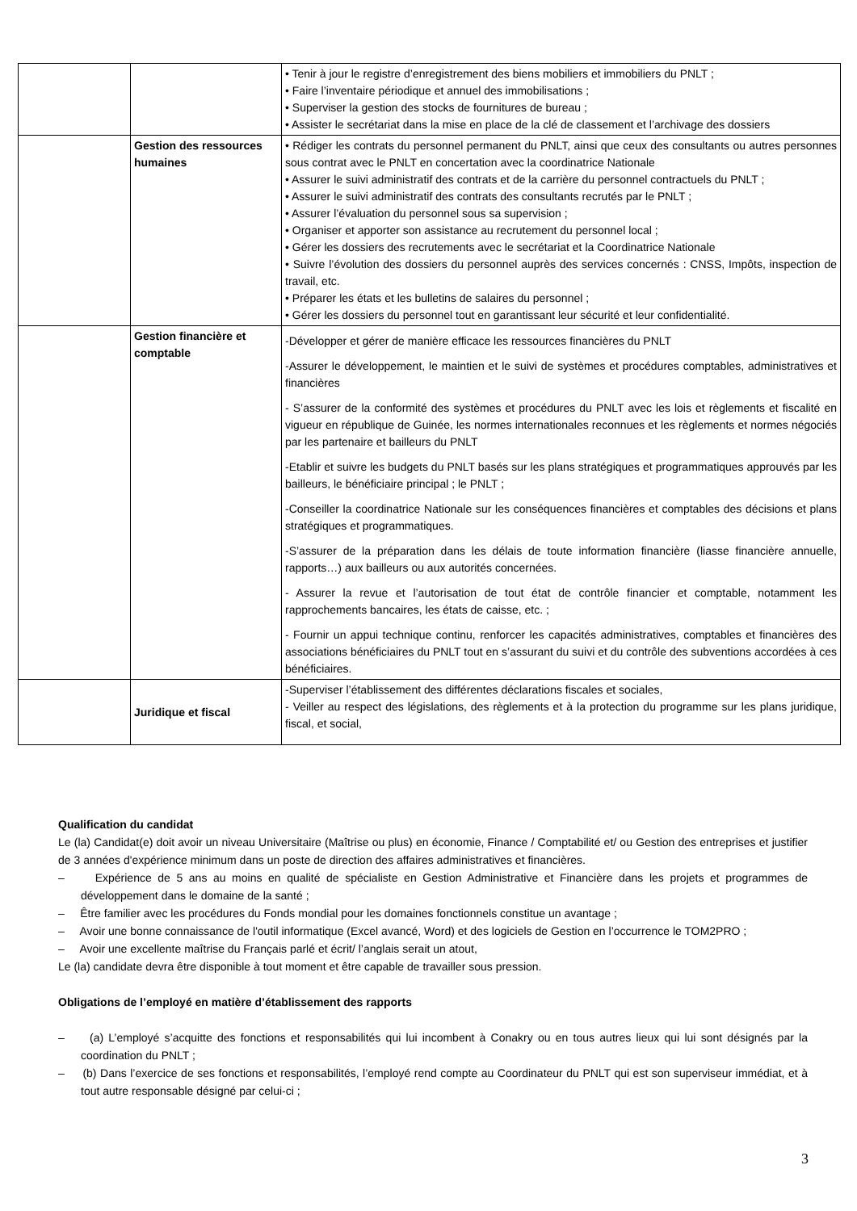| | | • Tenir à jour le registre d’enregistrement des biens mobiliers et immobiliers du PNLT ; • Faire l’inventaire périodique et annuel des immobilisations ; • Superviser la gestion des stocks de fournitures de bureau ; • Assister le secrétariat dans la mise en place de la clé de classement et l’archivage des dossiers |
| | Gestion des ressources humaines | • Rédiger les contrats du personnel permanent du PNLT, ainsi que ceux des consultants ou autres personnes sous contrat avec le PNLT en concertation avec la coordinatrice Nationale • Assurer le suivi administratif des contrats et de la carrière du personnel contractuels du PNLT ; • Assurer le suivi administratif des contrats des consultants recrutés par le PNLT ; • Assurer l’évaluation du personnel sous sa supervision ; • Organiser et apporter son assistance au recrutement du personnel local ; • Gérer les dossiers des recrutements avec le secrétariat et la Coordinatrice Nationale • Suivre l’évolution des dossiers du personnel auprès des services concernés : CNSS, Impôts, inspection de travail, etc. • Préparer les états et les bulletins de salaires du personnel ; • Gérer les dossiers du personnel tout en garantissant leur sécurité et leur confidentialité. |
| | Gestion financière et comptable | -Développer et gérer de manière efficace les ressources financières du PNLT -Assurer le développement, le maintien et le suivi de systèmes et procédures comptables, administratives et financières - S’assurer de la conformité des systèmes et procédures du PNLT avec les lois et règlements et fiscalité en vigueur en république de Guinée, les normes internationales reconnues et les règlements et normes négociés par les partenaire et bailleurs du PNLT -Etablir et suivre les budgets du PNLT basés sur les plans stratégiques et programmatiques approuvés par les bailleurs, le bénéficiaire principal ; le PNLT ; -Conseiller la coordinatrice Nationale sur les conséquences financières et comptables des décisions et plans stratégiques et programmatiques. -S’assurer de la préparation dans les délais de toute information financière (liasse financière annuelle, rapports…) aux bailleurs ou aux autorités concernées. - Assurer la revue et l’autorisation de tout état de contrôle financier et comptable, notamment les rapprochements bancaires, les états de caisse, etc. ; - Fournir un appui technique continu, renforcer les capacités administratives, comptables et financières des associations bénéficiaires du PNLT tout en s’assurant du suivi et du contrôle des subventions accordées à ces bénéficiaires. |
| | Juridique et fiscal | -Superviser l’établissement des différentes déclarations fiscales et sociales, - Veiller au respect des législations, des règlements et à la protection du programme sur les plans juridique, fiscal, et social, |
Qualification du candidat
Le (la) Candidat(e) doit avoir un niveau Universitaire (Maîtrise ou plus) en économie, Finance / Comptabilité et/ ou Gestion des entreprises et justifier de 3 années d'expérience minimum dans un poste de direction des affaires administratives et financières.
– Expérience de 5 ans au moins en qualité de spécialiste en Gestion Administrative et Financière dans les projets et programmes de développement dans le domaine de la santé ;
– Être familier avec les procédures du Fonds mondial pour les domaines fonctionnels constitue un avantage ;
– Avoir une bonne connaissance de l'outil informatique (Excel avancé, Word) et des logiciels de Gestion en l’occurrence le TOM2PRO ;
– Avoir une excellente maîtrise du Français parlé et écrit/ l’anglais serait un atout,
Le (la) candidate devra être disponible à tout moment et être capable de travailler sous pression.
Obligations de l’employé en matière d’établissement des rapports
– (a) L’employé s’acquitte des fonctions et responsabilités qui lui incombent à Conakry ou en tous autres lieux qui lui sont désignés par la coordination du PNLT ;
– (b) Dans l’exercice de ses fonctions et responsabilités, l’employé rend compte au Coordinateur du PNLT qui est son superviseur immédiat, et à tout autre responsable désigné par celui-ci ;
3